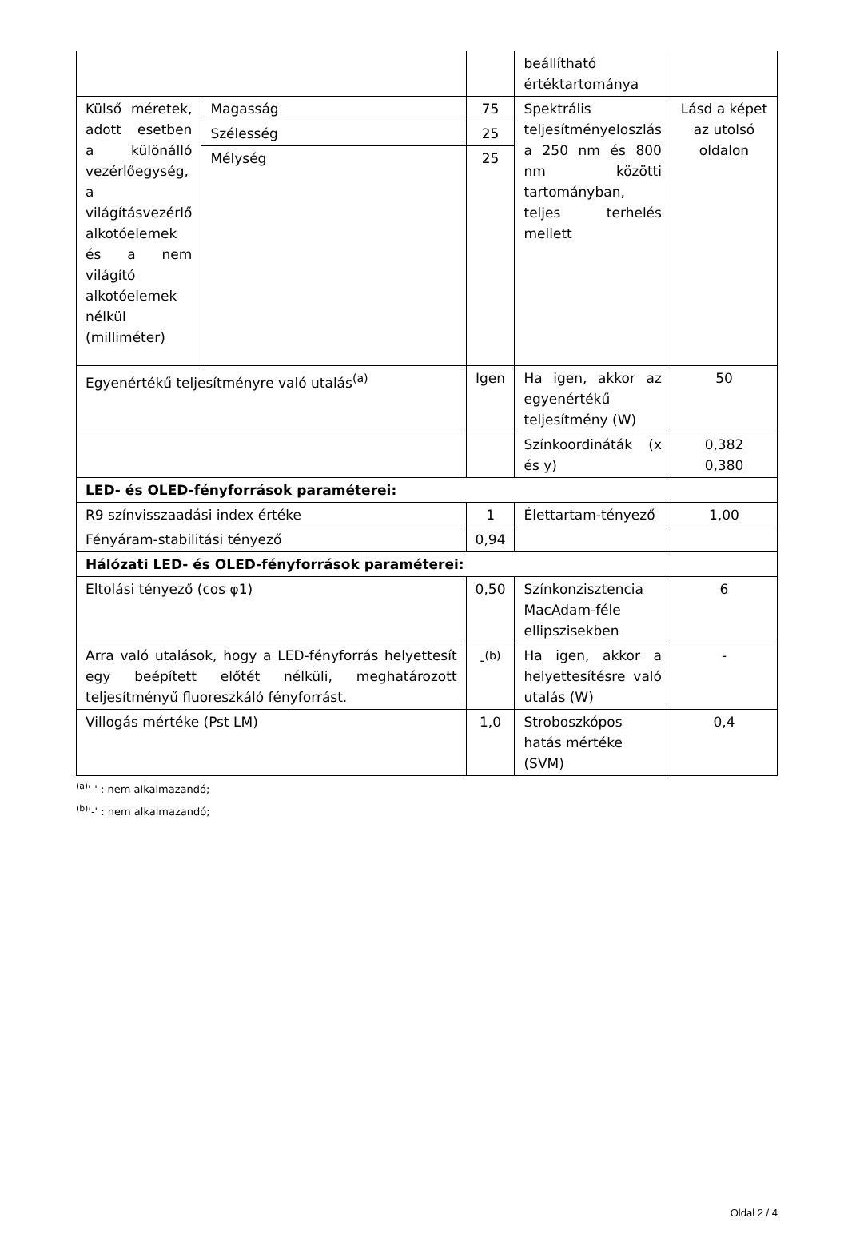| | | | beállítható értéktartománya | |
| Külső méretek, adott esetben a különálló vezérlőegység, a világításvezérlő alkotóelemek és a nem világító alkotóelemek nélkül (milliméter) | Magasság | 75 | Spektrális teljesítményeloszlás a 250 nm és 800 nm közötti tartományban, teljes terhelés mellett | Lásd a képet az utolsó oldalon |
| | Szélesség | 25 | | |
| | Mélység | 25 | | |
| Egyenértékű teljesítményre való utalás<sup>(a)</sup> | | Igen | Ha igen, akkor az egyenértékű teljesítmény (W) | 50 |
| | | | Színkoordináták (x és y) | 0,382 0,380 |
| LED- és OLED-fényforrások paraméterei: | | | | |
| R9 színvisszaadási index értéke | | 1 | Élettartam-tényező | 1,00 |
| Fényáram-stabilitási tényező | | 0,94 | | |
| Hálózati LED- és OLED-fényforrások paraméterei: | | | | |
| Eltolási tényező (cos φ1) | | 0,50 | Színkonzisztencia MacAdam-féle ellipszisekben | 6 |
| Arra való utalások, hogy a LED-fényforrás helyettesít egy beépített előtét nélküli, meghatározott teljesítményű fluoreszkáló fényforrást. | | -<sup>(b)</sup> | Ha igen, akkor a helyettesítésre való utalás (W) | - |
| Villogás mértéke (Pst LM) | | 1,0 | Stroboszkópos hatás mértéke (SVM) | 0,4 |
<sup>(a)</sup> '-' : nem alkalmazandó;
<sup>(b)</sup> '-' : nem alkalmazandó;
Oldal 2 / 4